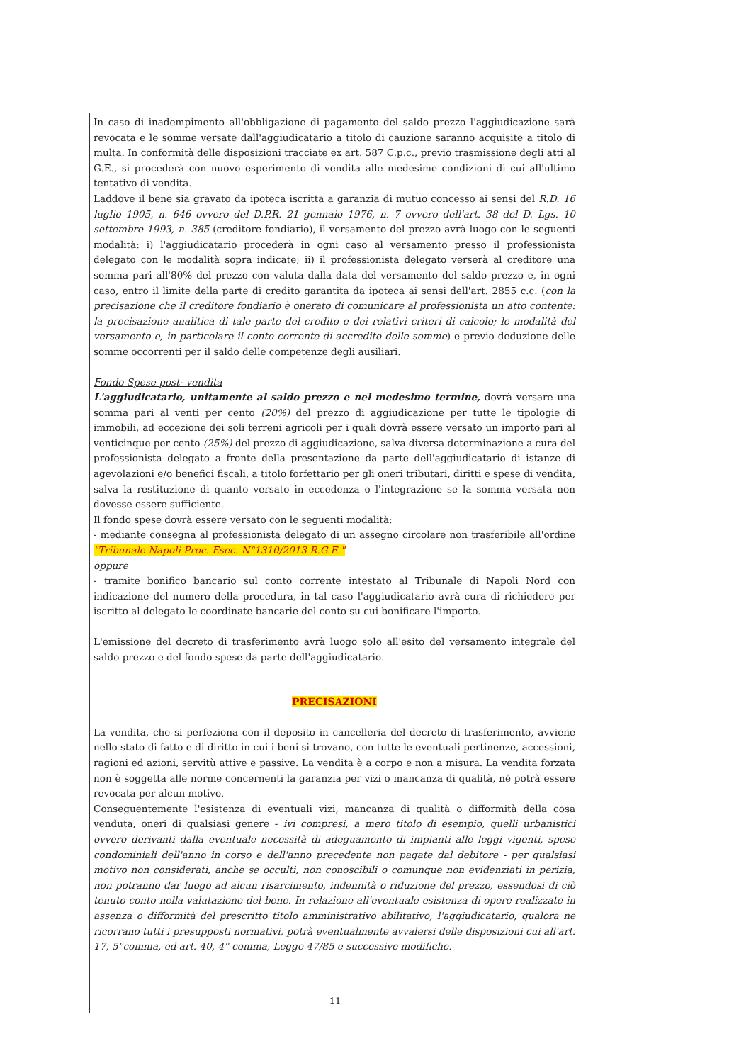In caso di inadempimento all'obbligazione di pagamento del saldo prezzo l'aggiudicazione sarà revocata e le somme versate dall'aggiudicatario a titolo di cauzione saranno acquisite a titolo di multa. In conformità delle disposizioni tracciate ex art. 587 C.p.c., previo trasmissione degli atti al G.E., si procederà con nuovo esperimento di vendita alle medesime condizioni di cui all'ultimo tentativo di vendita.
Laddove il bene sia gravato da ipoteca iscritta a garanzia di mutuo concesso ai sensi del R.D. 16 luglio 1905, n. 646 ovvero del D.P.R. 21 gennaio 1976, n. 7 ovvero dell'art. 38 del D. Lgs. 10 settembre 1993, n. 385 (creditore fondiario), il versamento del prezzo avrà luogo con le seguenti modalità: i) l'aggiudicatario procederà in ogni caso al versamento presso il professionista delegato con le modalità sopra indicate; ii) il professionista delegato verserà al creditore una somma pari all'80% del prezzo con valuta dalla data del versamento del saldo prezzo e, in ogni caso, entro il limite della parte di credito garantita da ipoteca ai sensi dell'art. 2855 c.c. (con la precisazione che il creditore fondiario è onerato di comunicare al professionista un atto contente: la precisazione analitica di tale parte del credito e dei relativi criteri di calcolo; le modalità del versamento e, in particolare il conto corrente di accredito delle somme) e previo deduzione delle somme occorrenti per il saldo delle competenze degli ausiliari.
Fondo Spese post- vendita
L'aggiudicatario, unitamente al saldo prezzo e nel medesimo termine, dovrà versare una somma pari al venti per cento (20%) del prezzo di aggiudicazione per tutte le tipologie di immobili, ad eccezione dei soli terreni agricoli per i quali dovrà essere versato un importo pari al venticinque per cento (25%) del prezzo di aggiudicazione, salva diversa determinazione a cura del professionista delegato a fronte della presentazione da parte dell'aggiudicatario di istanze di agevolazioni e/o benefici fiscali, a titolo forfettario per gli oneri tributari, diritti e spese di vendita, salva la restituzione di quanto versato in eccedenza o l'integrazione se la somma versata non dovesse essere sufficiente.
Il fondo spese dovrà essere versato con le seguenti modalità:
- mediante consegna al professionista delegato di un assegno circolare non trasferibile all'ordine "Tribunale Napoli Proc. Esec. N°1310/2013 R.G.E."
oppure
- tramite bonifico bancario sul conto corrente intestato al Tribunale di Napoli Nord con indicazione del numero della procedura, in tal caso l'aggiudicatario avrà cura di richiedere per iscritto al delegato le coordinate bancarie del conto su cui bonificare l'importo.
L'emissione del decreto di trasferimento avrà luogo solo all'esito del versamento integrale del saldo prezzo e del fondo spese da parte dell'aggiudicatario.
PRECISAZIONI
La vendita, che si perfeziona con il deposito in cancelleria del decreto di trasferimento, avviene nello stato di fatto e di diritto in cui i beni si trovano, con tutte le eventuali pertinenze, accessioni, ragioni ed azioni, servitù attive e passive. La vendita è a corpo e non a misura. La vendita forzata non è soggetta alle norme concernenti la garanzia per vizi o mancanza di qualità, né potrà essere revocata per alcun motivo.
Conseguentemente l'esistenza di eventuali vizi, mancanza di qualità o difformità della cosa venduta, oneri di qualsiasi genere - ivi compresi, a mero titolo di esempio, quelli urbanistici ovvero derivanti dalla eventuale necessità di adeguamento di impianti alle leggi vigenti, spese condominiali dell'anno in corso e dell'anno precedente non pagate dal debitore - per qualsiasi motivo non considerati, anche se occulti, non conoscibili o comunque non evidenziati in perizia, non potranno dar luogo ad alcun risarcimento, indennità o riduzione del prezzo, essendosi di ciò tenuto conto nella valutazione del bene. In relazione all'eventuale esistenza di opere realizzate in assenza o difformità del prescritto titolo amministrativo abilitativo, l'aggiudicatario, qualora ne ricorrano tutti i presupposti normativi, potrà eventualmente avvalersi delle disposizioni cui all'art. 17, 5°comma, ed art. 40, 4° comma, Legge 47/85 e successive modifiche.
11